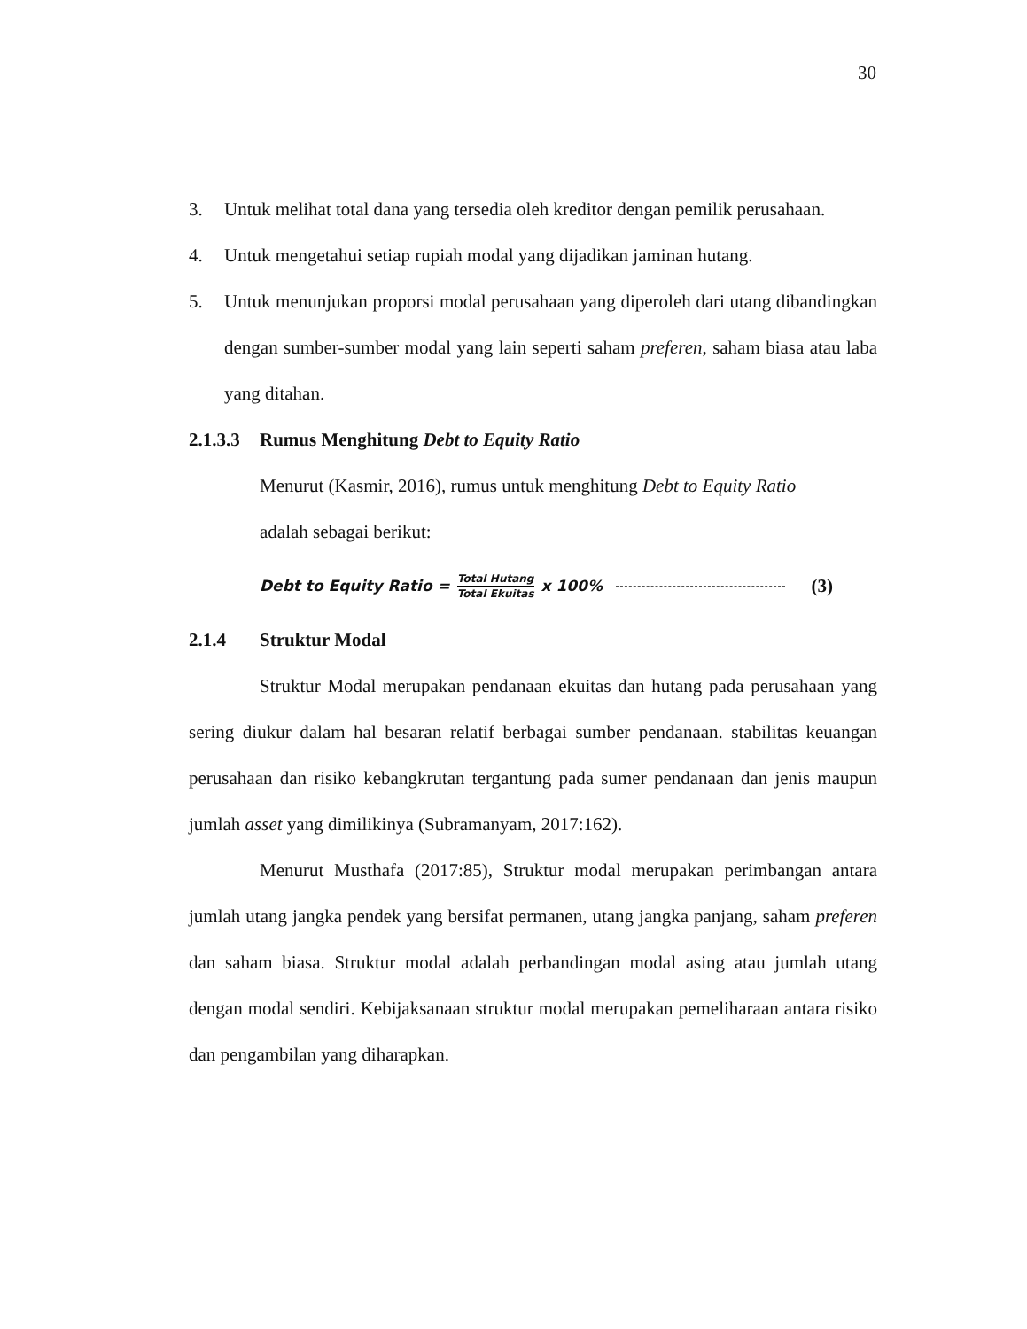30
3. Untuk melihat total dana yang tersedia oleh kreditor dengan pemilik perusahaan.
4. Untuk mengetahui setiap rupiah modal yang dijadikan jaminan hutang.
5. Untuk menunjukan proporsi modal perusahaan yang diperoleh dari utang dibandingkan dengan sumber-sumber modal yang lain seperti saham preferen, saham biasa atau laba yang ditahan.
2.1.3.3 Rumus Menghitung Debt to Equity Ratio
Menurut (Kasmir, 2016), rumus untuk menghitung Debt to Equity Ratio
adalah sebagai berikut:
Debt to Equity Ratio = Total Hutang Total Ekuitas x 100% (3)
2.1.4 Struktur Modal
Struktur Modal merupakan pendanaan ekuitas dan hutang pada perusahaan yang sering diukur dalam hal besaran relatif berbagai sumber pendanaan. stabilitas keuangan perusahaan dan risiko kebangkrutan tergantung pada sumer pendanaan dan jenis maupun jumlah asset yang dimilikinya (Subramanyam, 2017:162).
Menurut Musthafa (2017:85), Struktur modal merupakan perimbangan antara jumlah utang jangka pendek yang bersifat permanen, utang jangka panjang, saham preferen dan saham biasa. Struktur modal adalah perbandingan modal asing atau jumlah utang dengan modal sendiri. Kebijaksanaan struktur modal merupakan pemeliharaan antara risiko dan pengambilan yang diharapkan.